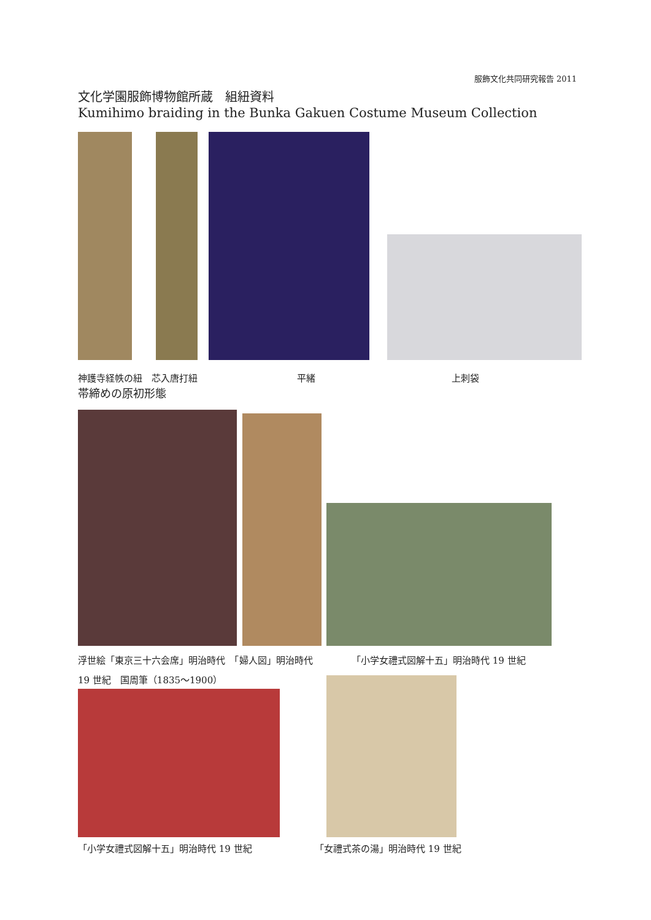服飾文化共同研究報告 2011
文化学園服飾博物館所蔵　組紐資料
Kumihimo braiding in the Bunka Gakuen Costume Museum Collection
神護寺経帙の紐　芯入唐打紐 平緒 上刺袋
帯締めの原初形態
浮世絵「東京三十六会席」明治時代　「婦人図」明治時代 「小学女禮式図解十五」明治時代 19 世紀
19 世紀　国周筆（1835～1900）
「小学女禮式図解十五」明治時代 19 世紀 「女禮式茶の湯」明治時代 19 世紀